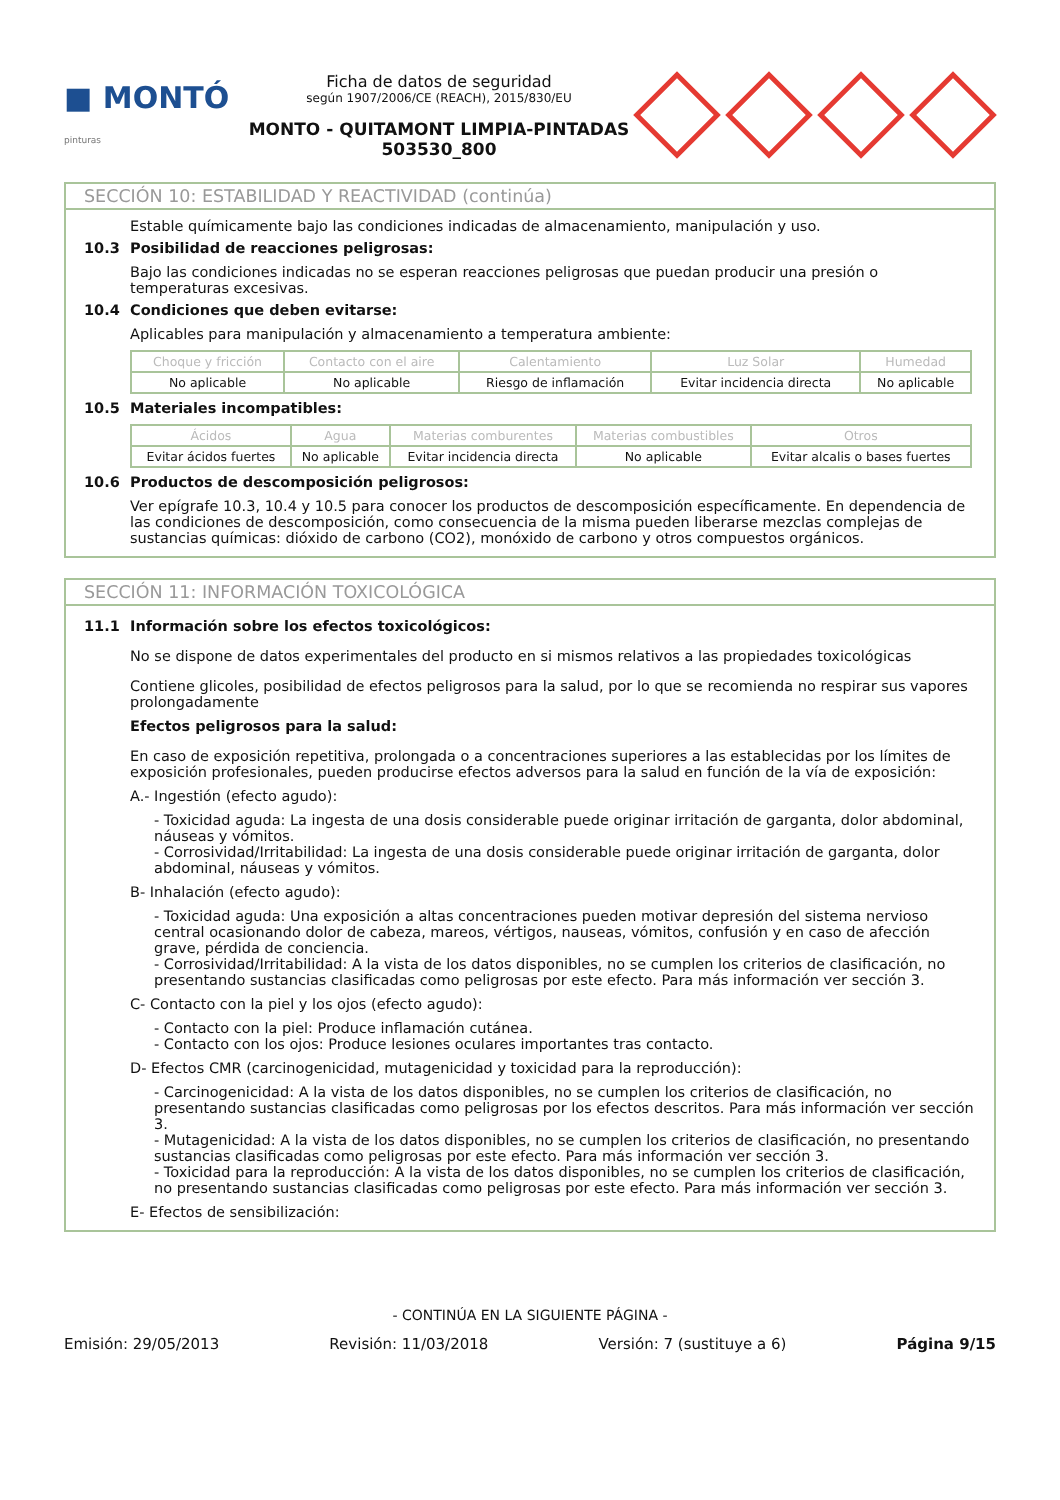■ MONTÓ
pinturas
Ficha de datos de seguridad
según 1907/2006/CE (REACH), 2015/830/EU
MONTO - QUITAMONT LIMPIA-PINTADAS
503530_800
SECCIÓN 10: ESTABILIDAD Y REACTIVIDAD (continúa)
Estable químicamente bajo las condiciones indicadas de almacenamiento, manipulación y uso.
10.3 Posibilidad de reacciones peligrosas:
Bajo las condiciones indicadas no se esperan reacciones peligrosas que puedan producir una presión o temperaturas excesivas.
10.4 Condiciones que deben evitarse:
Aplicables para manipulación y almacenamiento a temperatura ambiente:
| Choque y fricción | Contacto con el aire | Calentamiento | Luz Solar | Humedad |
| --- | --- | --- | --- | --- |
| No aplicable | No aplicable | Riesgo de inflamación | Evitar incidencia directa | No aplicable |
10.5 Materiales incompatibles:
| Ácidos | Agua | Materias comburentes | Materias combustibles | Otros |
| --- | --- | --- | --- | --- |
| Evitar ácidos fuertes | No aplicable | Evitar incidencia directa | No aplicable | Evitar alcalis o bases fuertes |
10.6 Productos de descomposición peligrosos:
Ver epígrafe 10.3, 10.4 y 10.5 para conocer los productos de descomposición específicamente. En dependencia de las condiciones de descomposición, como consecuencia de la misma pueden liberarse mezclas complejas de sustancias químicas: dióxido de carbono (CO2), monóxido de carbono y otros compuestos orgánicos.
SECCIÓN 11: INFORMACIÓN TOXICOLÓGICA
11.1 Información sobre los efectos toxicológicos:
No se dispone de datos experimentales del producto en si mismos relativos a las propiedades toxicológicas
Contiene glicoles, posibilidad de efectos peligrosos para la salud, por lo que se recomienda no respirar sus vapores prolongadamente
Efectos peligrosos para la salud:
En caso de exposición repetitiva, prolongada o a concentraciones superiores a las establecidas por los límites de exposición profesionales, pueden producirse efectos adversos para la salud en función de la vía de exposición:
A.- Ingestión (efecto agudo):
- Toxicidad aguda: La ingesta de una dosis considerable puede originar irritación de garganta, dolor abdominal, náuseas y vómitos.
- Corrosividad/Irritabilidad: La ingesta de una dosis considerable puede originar irritación de garganta, dolor abdominal, náuseas y vómitos.
B- Inhalación (efecto agudo):
- Toxicidad aguda: Una exposición a altas concentraciones pueden motivar depresión del sistema nervioso central ocasionando dolor de cabeza, mareos, vértigos, nauseas, vómitos, confusión y en caso de afección grave, pérdida de conciencia.
- Corrosividad/Irritabilidad: A la vista de los datos disponibles, no se cumplen los criterios de clasificación, no presentando sustancias clasificadas como peligrosas por este efecto. Para más información ver sección 3.
C- Contacto con la piel y los ojos (efecto agudo):
- Contacto con la piel: Produce inflamación cutánea.
- Contacto con los ojos: Produce lesiones oculares importantes tras contacto.
D- Efectos CMR (carcinogenicidad, mutagenicidad y toxicidad para la reproducción):
- Carcinogenicidad: A la vista de los datos disponibles, no se cumplen los criterios de clasificación, no presentando sustancias clasificadas como peligrosas por los efectos descritos. Para más información ver sección 3.
- Mutagenicidad: A la vista de los datos disponibles, no se cumplen los criterios de clasificación, no presentando sustancias clasificadas como peligrosas por este efecto. Para más información ver sección 3.
- Toxicidad para la reproducción: A la vista de los datos disponibles, no se cumplen los criterios de clasificación, no presentando sustancias clasificadas como peligrosas por este efecto. Para más información ver sección 3.
E- Efectos de sensibilización:
- CONTINÚA EN LA SIGUIENTE PÁGINA -
Emisión: 29/05/2013 Revisión: 11/03/2018 Versión: 7 (sustituye a 6) Página 9/15